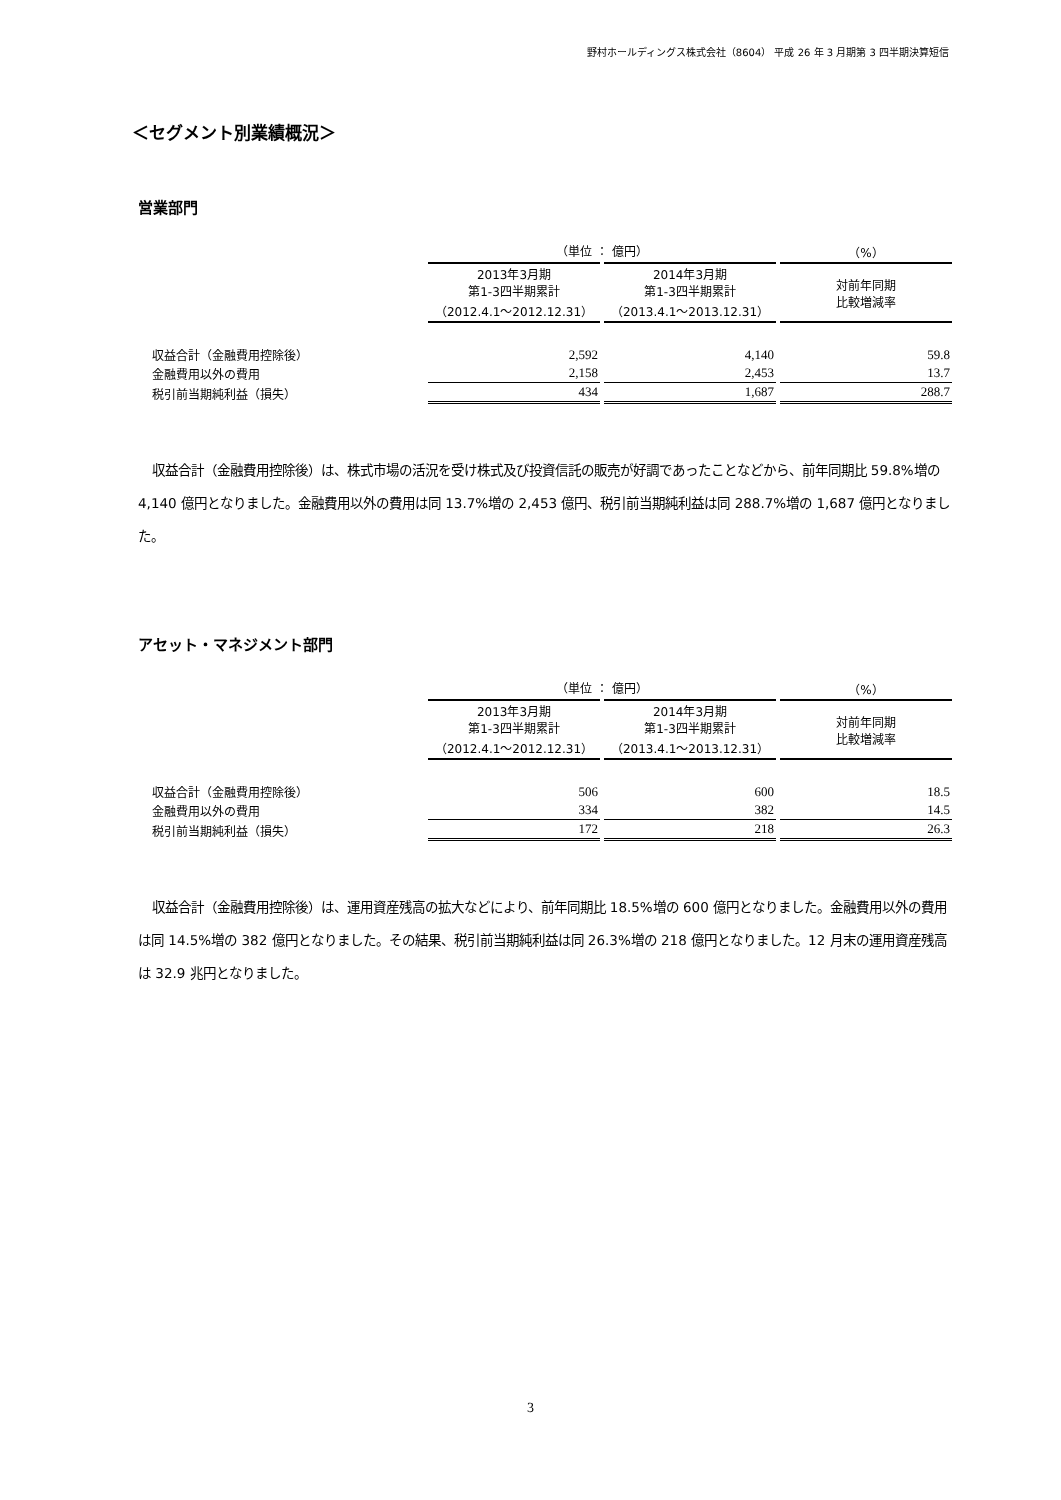野村ホールディングス株式会社（8604） 平成 26 年 3 月期第 3 四半期決算短信
＜セグメント別業績概況＞
営業部門
| | （単位 ： 億円） | | （%） |
| --- | --- | --- | --- |
| | 2013年3月期 第1-3四半期累計 （2012.4.1～2012.12.31） | 2014年3月期 第1-3四半期累計 （2013.4.1～2013.12.31） | 対前年同期 比較増減率 |
| 収益合計（金融費用控除後） | 2,592 | 4,140 | 59.8 |
| 金融費用以外の費用 | 2,158 | 2,453 | 13.7 |
| 税引前当期純利益（損失） | 434 | 1,687 | 288.7 |
収益合計（金融費用控除後）は、株式市場の活況を受け株式及び投資信託の販売が好調であったことなどから、前年同期比 59.8%増の 4,140 億円となりました。金融費用以外の費用は同 13.7%増の 2,453 億円、税引前当期純利益は同 288.7%増の 1,687 億円となりました。
アセット・マネジメント部門
| | （単位 ： 億円） | | （%） |
| --- | --- | --- | --- |
| | 2013年3月期 第1-3四半期累計 （2012.4.1～2012.12.31） | 2014年3月期 第1-3四半期累計 （2013.4.1～2013.12.31） | 対前年同期 比較増減率 |
| 収益合計（金融費用控除後） | 506 | 600 | 18.5 |
| 金融費用以外の費用 | 334 | 382 | 14.5 |
| 税引前当期純利益（損失） | 172 | 218 | 26.3 |
収益合計（金融費用控除後）は、運用資産残高の拡大などにより、前年同期比 18.5%増の 600 億円となりました。金融費用以外の費用は同 14.5%増の 382 億円となりました。その結果、税引前当期純利益は同 26.3%増の 218 億円となりました。12 月末の運用資産残高は 32.9 兆円となりました。
3